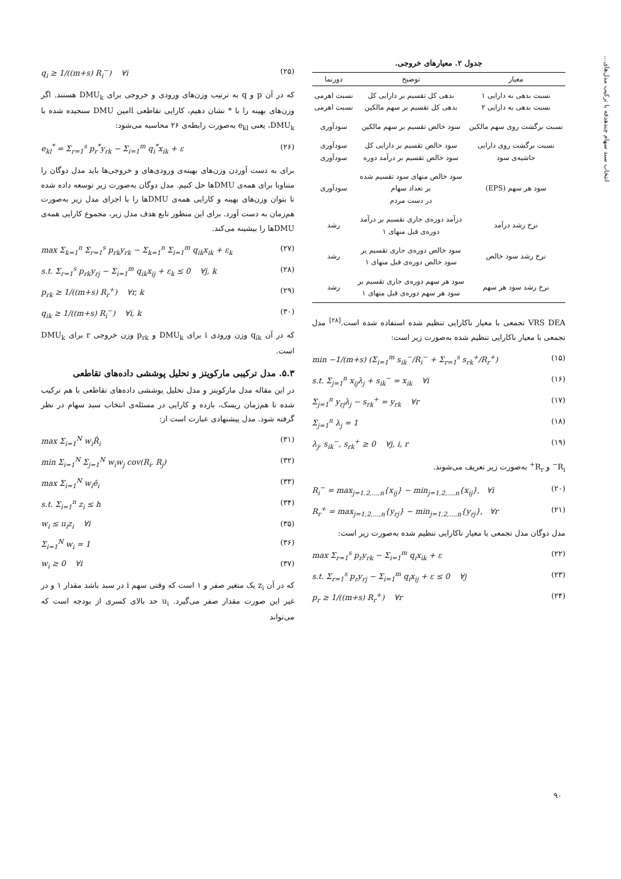انتخاب سبد سهام چندهدفه با ترکیب مدل‌های...
جدول ۲. معیارهای خروجی.
| معیار | توضیح | دورنما |
| --- | --- | --- |
| نسبت بدهی به دارایی ۱ نسبت بدهی به دارایی ۲ | بدهی کل تقسیم بر دارایی کل بدهی کل تقسیم بر سهم مالکین | نسبت اهرمی نسبت اهرمی |
| نسبت برگشت روی سهم مالکین | سود خالص تقسیم بر سهم مالکین | سودآوری |
| نسبت برگشت روی دارایی حاشیه‌ی سود | سود خالص تقسیم بر دارایی کل سود خالص تقسیم بر درآمد دوره | سودآوری سودآوری |
| سود هر سهم (EPS) | سود خالص منهای سود تقسیم شده بر تعداد سهام در دست مردم | سودآوری |
| نرخ رشد درآمد | درآمد دوره‌ی جاری تقسیم بر درآمد دوره‌ی قبل منهای ۱ | رشد |
| نرخ رشد سود خالص | سود خالص دوره‌ی جاری تقسیم بر سود خالص دوره‌ی قبل منهای ۱ | رشد |
| نرخ رشد سود هر سهم | سود هر سهم دوره‌ی جاری تقسیم بر سود هر سهم دوره‌ی قبل منهای ۱ | رشد |
VRS DEA تجمعی با معیار ناکارایی تنظیم شده استفاده شده است.<sup>[۲۸]</sup> مدل تجمعی با معیار ناکارایی تنظیم شده به‌صورت زیر است:
min −1/(m+s) (Σ<sub>i=1</sub><sup>m</sup> s<sub>ik</sub><sup>−</sup>/R<sub>i</sub><sup>−</sup> + Σ<sub>r=1</sub><sup>s</sup> s<sub>rk</sub><sup>+</sup>/R<sub>r</sub><sup>+</sup>) (۱۵)
s.t. Σ<sub>j=1</sub><sup>n</sup> x<sub>ij</sub>λ<sub>j</sub> + s<sub>ik</sub><sup>−</sup> = x<sub>ik</sub> ∀i (۱۶)
Σ<sub>j=1</sub><sup>n</sup> y<sub>rj</sub>λ<sub>j</sub> − s<sub>rk</sub><sup>+</sup> = y<sub>rk</sub> ∀r (۱۷)
Σ<sub>j=1</sub><sup>n</sup> λ<sub>j</sub> = 1 (۱۸)
λ<sub>j</sub>, s<sub>ik</sub><sup>−</sup>, s<sub>rk</sub><sup>+</sup> ≥ 0 ∀j, i, r (۱۹)
R<sub>i</sub><sup>−</sup> و R<sub>r</sub><sup>+</sup> به‌صورت زیر تعریف می‌شوند.
R<sub>i</sub><sup>−</sup> = max<sub>j=1,2,...,n</sub>{x<sub>ij</sub>} − min<sub>j=1,2,...,n</sub>{x<sub>ij</sub>}, ∀i (۲۰)
R<sub>r</sub><sup>+</sup> = max<sub>j=1,2,...,n</sub>{y<sub>rj</sub>} − min<sub>j=1,2,...,n</sub>{y<sub>rj</sub>}, ∀r (۲۱)
مدل دوگان مدل تجمعی با معیار ناکارایی تنظیم شده به‌صورت زیر است:
max Σ<sub>r=1</sub><sup>s</sup> p<sub>r</sub>y<sub>rk</sub> − Σ<sub>i=1</sub><sup>m</sup> q<sub>i</sub>x<sub>ik</sub> + ε (۲۲)
s.t. Σ<sub>r=1</sub><sup>s</sup> p<sub>r</sub>y<sub>rj</sub> − Σ<sub>i=1</sub><sup>m</sup> q<sub>i</sub>x<sub>ij</sub> + ε ≤ 0 ∀j (۲۳)
p<sub>r</sub> ≥ 1/((m+s) R<sub>r</sub><sup>+</sup>) ∀r (۲۴)
q<sub>i</sub> ≥ 1/((m+s) R<sub>i</sub><sup>−</sup>) ∀i (۲۵)
که در آن p و q به ترتیب وزن‌های ورودی و خروجی برای DMU<sub>k</sub> هستند. اگر وزن‌های بهینه را با * نشان دهیم، کارایی تقاطعی lامین DMU سنجیده شده با DMU<sub>k</sub>، یعنی e<sub>kl</sub> به‌صورت رابطه‌ی ۲۶ محاسبه می‌شود:
e<sub>kl</sub><sup>*</sup> = Σ<sub>r=1</sub><sup>s</sup> p<sub>r</sub><sup>*</sup>y<sub>rk</sub> − Σ<sub>i=1</sub><sup>m</sup> q<sub>i</sub><sup>*</sup>x<sub>ik</sub> + ε (۲۶)
برای به دست آوردن وزن‌های بهینه‌ی ورودی‌های و خروجی‌ها باید مدل دوگان را متناوبا برای همه‌ی DMUها حل کنیم. مدل دوگان به‌صورت زیر توسعه داده شده تا بتوان وزن‌های بهینه و کارایی همه‌ی DMUها را با اجرای مدل زیر به‌صورت هم‌زمان به دست آورد. برای این منظور تابع هدف مدل زیر، مجموع کارایی همه‌ی DMUها را بیشینه می‌کند.
max Σ<sub>k=1</sub><sup>n</sup> Σ<sub>r=1</sub><sup>s</sup> p<sub>rk</sub>y<sub>rk</sub> − Σ<sub>k=1</sub><sup>n</sup> Σ<sub>i=1</sub><sup>m</sup> q<sub>ik</sub>x<sub>ik</sub> + ε<sub>k</sub> (۲۷)
s.t. Σ<sub>r=1</sub><sup>s</sup> p<sub>rk</sub>y<sub>rj</sub> − Σ<sub>i=1</sub><sup>m</sup> q<sub>ik</sub>x<sub>ij</sub> + ε<sub>k</sub> ≤ 0 ∀j, k (۲۸)
p<sub>rk</sub> ≥ 1/((m+s) R<sub>r</sub><sup>+</sup>) ∀r, k (۲۹)
q<sub>ik</sub> ≥ 1/((m+s) R<sub>i</sub><sup>−</sup>) ∀i, k (۳۰)
که در آن q<sub>ik</sub> وزن ورودی i برای DMU<sub>k</sub> و p<sub>rk</sub> وزن خروجی r برای DMU<sub>k</sub> است.
۵.۳. مدل ترکیبی مارکویتز و تحلیل پوششی داده‌های تقاطعی
در این مقاله مدل مارکویتز و مدل تحلیل پوششی داده‌های تقاطعی با هم ترکیب شده تا هم‌زمان ریسک، بازده و کارایی در مسئله‌ی انتخاب سبد سهام در نظر گرفته شود. مدل پیشنهادی عبارت است از:
max Σ<sub>i=1</sub><sup>N</sup> w<sub>i</sub>R̄<sub>i</sub> (۳۱)
min Σ<sub>i=1</sub><sup>N</sup> Σ<sub>j=1</sub><sup>N</sup> w<sub>i</sub>w<sub>j</sub> cov(R<sub>i</sub>, R<sub>j</sub>) (۳۲)
max Σ<sub>i=1</sub><sup>N</sup> w<sub>i</sub>ē<sub>i</sub> (۳۳)
s.t. Σ<sub>i=1</sub><sup>n</sup> z<sub>i</sub> ≤ h (۳۴)
w<sub>i</sub> ≤ u<sub>i</sub>z<sub>i</sub> ∀i (۳۵)
Σ<sub>i=1</sub><sup>N</sup> w<sub>i</sub> = 1 (۳۶)
w<sub>i</sub> ≥ 0 ∀i (۳۷)
که در آن z<sub>i</sub> یک متغیر صفر و ۱ است که وقتی سهم i در سبد باشد مقدار ۱ و در غیر این صورت مقدار صفر می‌گیرد. u<sub>i</sub> حد بالای کسری از بودجه است که می‌تواند
۹۰